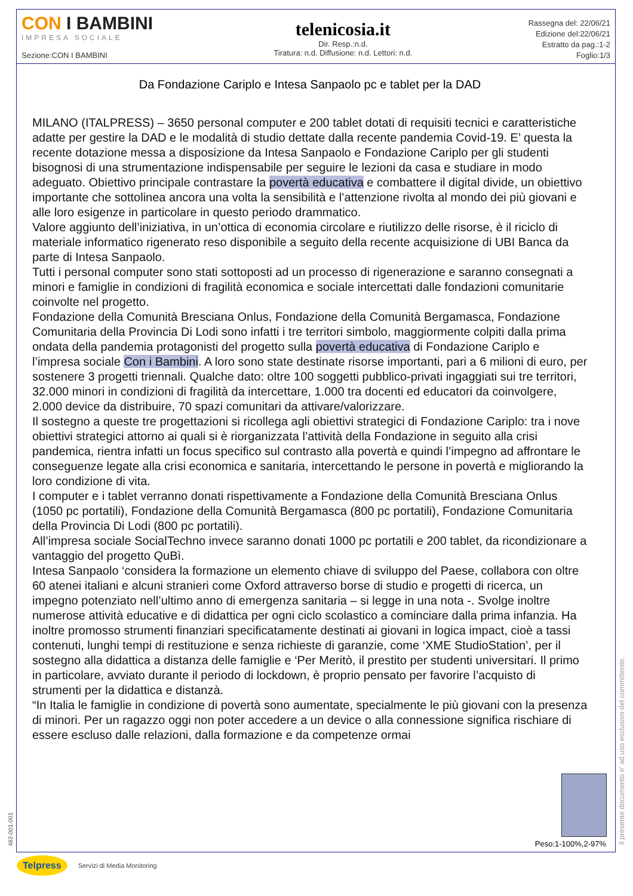CON I BAMBINI
IMPRESA SOCIALE
Sezione:CON I BAMBINI
telenicosia.it
Dir. Resp.:n.d.
Tiratura: n.d. Diffusione: n.d. Lettori: n.d.
Rassegna del: 22/06/21
Edizione del:22/06/21
Estratto da pag.:1-2
Foglio:1/3
Da Fondazione Cariplo e Intesa Sanpaolo pc e tablet per la DAD
MILANO (ITALPRESS) – 3650 personal computer e 200 tablet dotati di requisiti tecnici e caratteristiche adatte per gestire la DAD e le modalità di studio dettate dalla recente pandemia Covid-19. E’ questa la recente dotazione messa a disposizione da Intesa Sanpaolo e Fondazione Cariplo per gli studenti bisognosi di una strumentazione indispensabile per seguire le lezioni da casa e studiare in modo adeguato. Obiettivo principale contrastare la povertà educativa e combattere il digital divide, un obiettivo importante che sottolinea ancora una volta la sensibilità e l’attenzione rivolta al mondo dei più giovani e alle loro esigenze in particolare in questo periodo drammatico.
Valore aggiunto dell’iniziativa, in un’ottica di economia circolare e riutilizzo delle risorse, è il riciclo di materiale informatico rigenerato reso disponibile a seguito della recente acquisizione di UBI Banca da parte di Intesa Sanpaolo.
Tutti i personal computer sono stati sottoposti ad un processo di rigenerazione e saranno consegnati a minori e famiglie in condizioni di fragilità economica e sociale intercettati dalle fondazioni comunitarie coinvolte nel progetto.
Fondazione della Comunità Bresciana Onlus, Fondazione della Comunità Bergamasca, Fondazione Comunitaria della Provincia Di Lodi sono infatti i tre territori simbolo, maggiormente colpiti dalla prima ondata della pandemia protagonisti del progetto sulla povertà educativa di Fondazione Cariplo e l’impresa sociale Con i Bambini. A loro sono state destinate risorse importanti, pari a 6 milioni di euro, per sostenere 3 progetti triennali. Qualche dato: oltre 100 soggetti pubblico-privati ingaggiati sui tre territori, 32.000 minori in condizioni di fragilità da intercettare, 1.000 tra docenti ed educatori da coinvolgere, 2.000 device da distribuire, 70 spazi comunitari da attivare/valorizzare.
Il sostegno a queste tre progettazioni si ricollega agli obiettivi strategici di Fondazione Cariplo: tra i nove obiettivi strategici attorno ai quali si è riorganizzata l’attività della Fondazione in seguito alla crisi pandemica, rientra infatti un focus specifico sul contrasto alla povertà e quindi l’impegno ad affrontare le conseguenze legate alla crisi economica e sanitaria, intercettando le persone in povertà e migliorando la loro condizione di vita.
I computer e i tablet verranno donati rispettivamente a Fondazione della Comunità Bresciana Onlus (1050 pc portatili), Fondazione della Comunità Bergamasca (800 pc portatili), Fondazione Comunitaria della Provincia Di Lodi (800 pc portatili).
All’impresa sociale SocialTechno invece saranno donati 1000 pc portatili e 200 tablet, da ricondizionare a vantaggio del progetto QuBì.
Intesa Sanpaolo ‘considera la formazione un elemento chiave di sviluppo del Paese, collabora con oltre 60 atenei italiani e alcuni stranieri come Oxford attraverso borse di studio e progetti di ricerca, un impegno potenziato nell’ultimo anno di emergenza sanitaria – si legge in una nota -. Svolge inoltre numerose attività educative e di didattica per ogni ciclo scolastico a cominciare dalla prima infanzia. Ha inoltre promosso strumenti finanziari specificatamente destinati ai giovani in logica impact, cioè a tassi contenuti, lunghi tempi di restituzione e senza richieste di garanzie, come ‘XME StudioStation’, per il sostegno alla didattica a distanza delle famiglie e ‘Per Meritò, il prestito per studenti universitari. Il primo in particolare, avviato durante il periodo di lockdown, è proprio pensato per favorire l’acquisto di strumenti per la didattica e distanzà.
“In Italia le famiglie in condizione di povertà sono aumentate, specialmente le più giovani con la presenza di minori. Per un ragazzo oggi non poter accedere a un device o alla connessione significa rischiare di essere escluso dalle relazioni, dalla formazione e da competenze ormai
Peso:1-100%,2-97%
Il presente documento e' ad uso esclusivo del committente.
482-001-001
Telpress Servizi di Media Monitoring